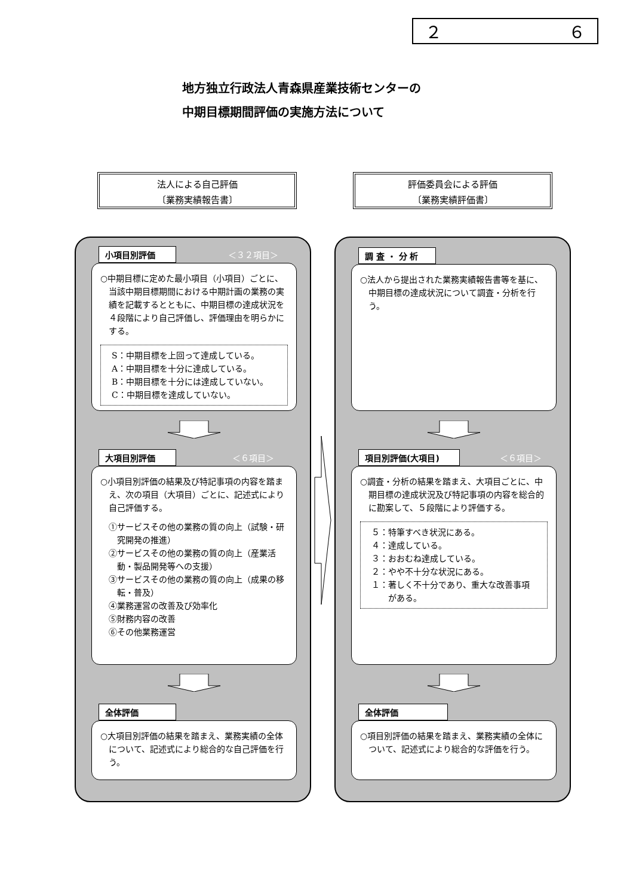２ ６
地方独立行政法人青森県産業技術センターの
中期目標期間評価の実施方法について
法人による自己評価
〔業務実績報告書〕
評価委員会による評価
〔業務実績評価書〕
小項目別評価 ＜３２項目＞
○中期目標に定めた最小項目（小項目）ごとに、当該中期目標期間における中期計画の業務の実績を記載するとともに、中期目標の達成状況を４段階により自己評価し、評価理由を明らかにする。
S：中期目標を上回って達成している。
A：中期目標を十分に達成している。
B：中期目標を十分には達成していない。
C：中期目標を達成していない。
大項目別評価 ＜６項目＞
○小項目別評価の結果及び特記事項の内容を踏まえ、次の項目（大項目）ごとに、記述式により自己評価する。
①サービスその他の業務の質の向上（試験・研究開発の推進）
②サービスその他の業務の質の向上（産業活動・製品開発等への支援）
③サービスその他の業務の質の向上（成果の移転・普及）
④業務運営の改善及び効率化
⑤財務内容の改善
⑥その他業務運営
全体評価
○大項目別評価の結果を踏まえ、業務実績の全体について、記述式により総合的な自己評価を行う。
調 査 ・ 分 析
○法人から提出された業務実績報告書等を基に、中期目標の達成状況について調査・分析を行う。
項目別評価(大項目) ＜６項目＞
○調査・分析の結果を踏まえ、大項目ごとに、中期目標の達成状況及び特記事項の内容を総合的に勘案して、５段階により評価する。
５：特筆すべき状況にある。
４：達成している。
３：おおむね達成している。
２：やや不十分な状況にある。
１：著しく不十分であり、重大な改善事項がある。
全体評価
○項目別評価の結果を踏まえ、業務実績の全体について、記述式により総合的な評価を行う。